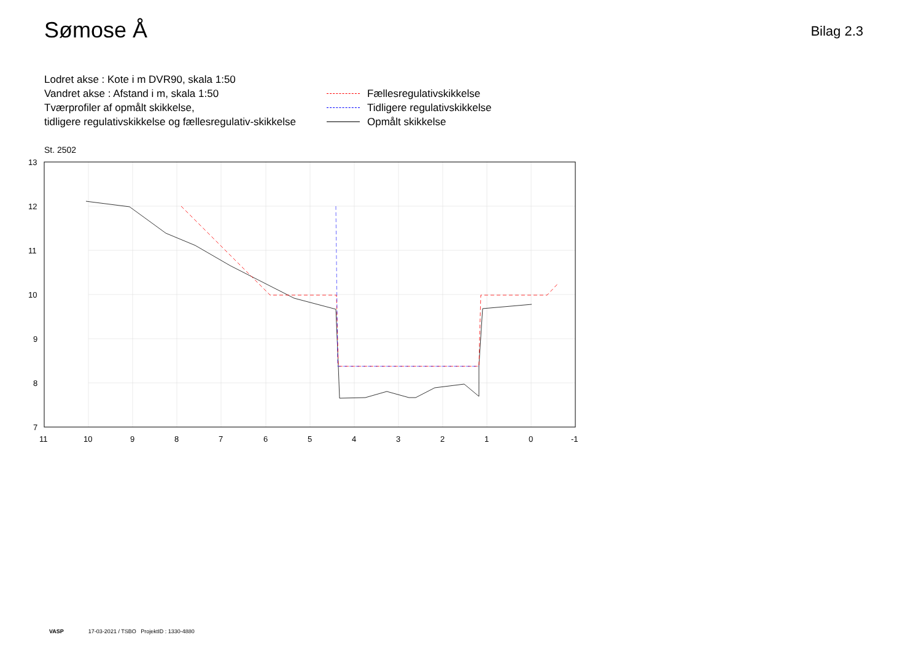Sømose Å
Bilag 2.3
Lodret akse : Kote i m DVR90, skala 1:50
Vandret akse : Afstand i m, skala 1:50
Tværprofiler af opmålt skikkelse,
tidligere regulativskikkelse og fællesregulativ-skikkelse
Fællesregulativskikkelse
Tidligere regulativskikkelse
Opmålt skikkelse
St. 2502
13
12
11
10
9
8
7
11
10
9
8
7
6
5
4
3
2
1
0
-1
VASP 17-03-2021 / TSBO ProjektID : 1330-4880